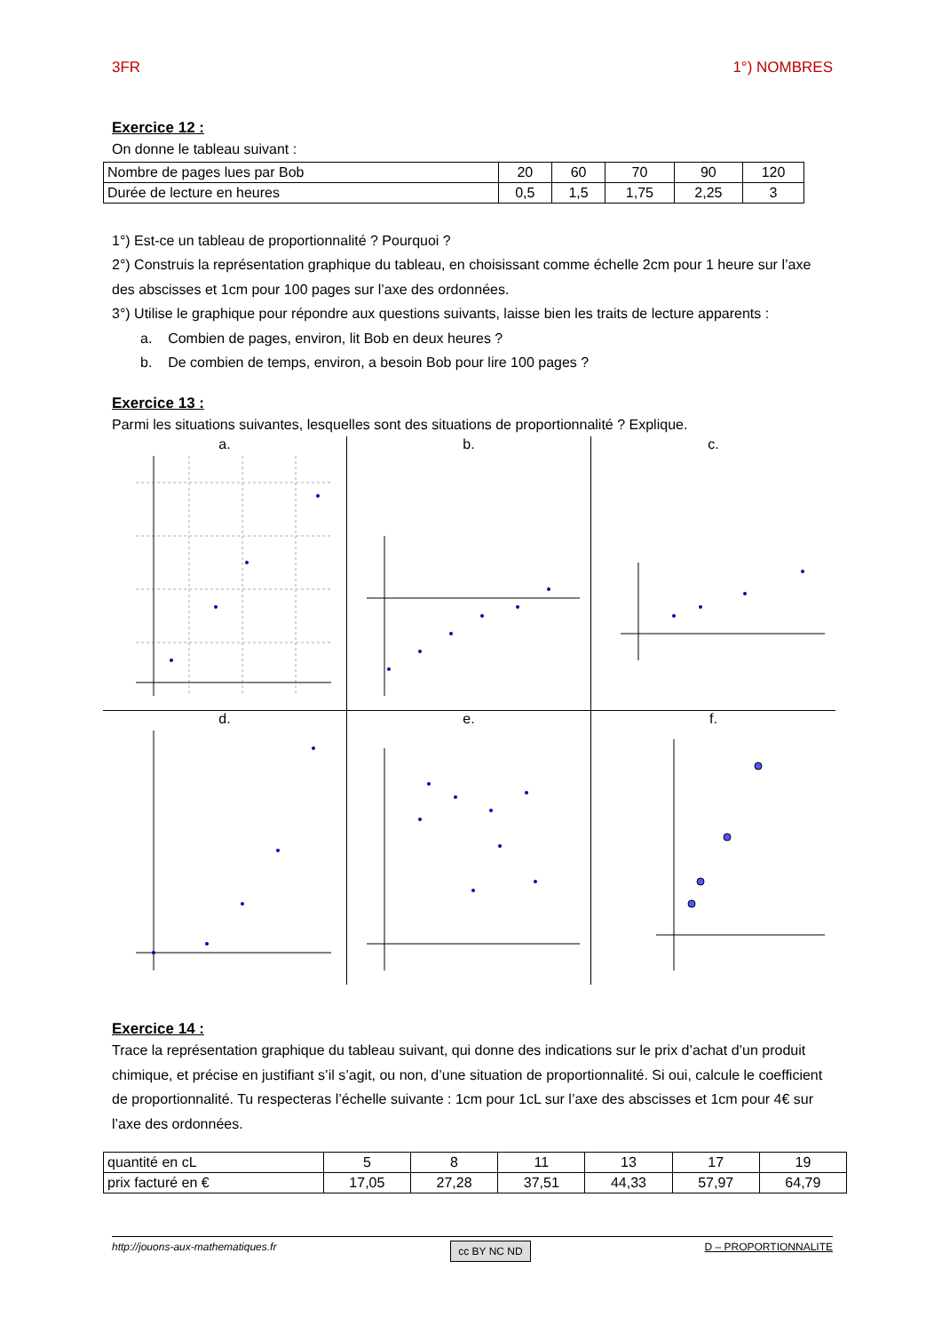3FR 1°) NOMBRES
Exercice 12 :
On donne le tableau suivant :
| Nombre de pages lues par Bob | 20 | 60 | 70 | 90 | 120 |
| Durée de lecture en heures | 0,5 | 1,5 | 1,75 | 2,25 | 3 |
1°) Est-ce un tableau de proportionnalité ? Pourquoi ?
2°) Construis la représentation graphique du tableau, en choisissant comme échelle 2cm pour 1 heure sur l’axe des abscisses et 1cm pour 100 pages sur l’axe des ordonnées.
3°) Utilise le graphique pour répondre aux questions suivants, laisse bien les traits de lecture apparents :
a. Combien de pages, environ, lit Bob en deux heures ?
b. De combien de temps, environ, a besoin Bob pour lire 100 pages ?
Exercice 13 :
Parmi les situations suivantes, lesquelles sont des situations de proportionnalité ? Explique.
a.
b.
c.
d.
e.
f.
Exercice 14 :
Trace la représentation graphique du tableau suivant, qui donne des indications sur le prix d’achat d’un produit chimique, et précise en justifiant s’il s’agit, ou non, d’une situation de proportionnalité. Si oui, calcule le coefficient de proportionnalité. Tu respecteras l’échelle suivante : 1cm pour 1cL sur l’axe des abscisses et 1cm pour 4€ sur l’axe des ordonnées.
| quantité en cL | 5 | 8 | 11 | 13 | 17 | 19 |
| prix facturé en € | 17,05 | 27,28 | 37,51 | 44,33 | 57,97 | 64,79 |
http://jouons-aux-mathematiques.fr cc BY NC ND D – PROPORTIONNALITE